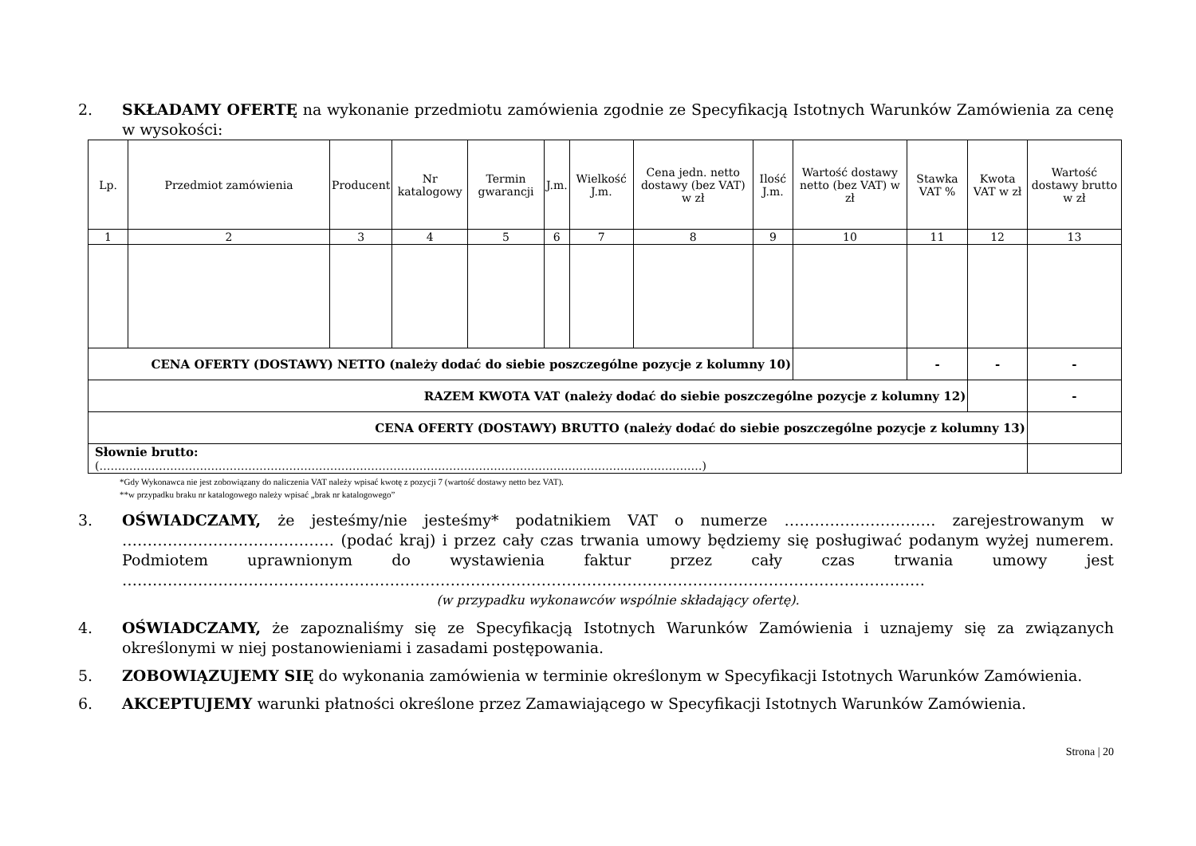2. SKŁADAMY OFERTĘ na wykonanie przedmiotu zamówienia zgodnie ze Specyfikacją Istotnych Warunków Zamówienia za cenę w wysokości:
| Lp. | Przedmiot zamówienia | Producent | Nr katalogowy | Termin gwarancji | J.m. | Wielkość J.m. | Cena jedn. netto dostawy (bez VAT) w zł | Ilość J.m. | Wartość dostawy netto (bez VAT) w zł | Stawka VAT % | Kwota VAT w zł | Wartość dostawy brutto w zł |
| --- | --- | --- | --- | --- | --- | --- | --- | --- | --- | --- | --- | --- |
| 1 | 2 | 3 | 4 | 5 | 6 | 7 | 8 | 9 | 10 | 11 | 12 | 13 |
| CENA OFERTY (DOSTAWY) NETTO (należy dodać do siebie poszczególne pozycje z kolumny 10) | | | | | | | | | | - | - | - |
| RAZEM KWOTA VAT (należy dodać do siebie poszczególne pozycje z kolumny 12) | | | | | | | | | | | | - |
| CENA OFERTY (DOSTAWY) BRUTTO (należy dodać do siebie poszczególne pozycje z kolumny 13) | | | | | | | | | | | | |
| Słownie brutto: (………………………………………………………………………………………………………………………………………………) | | | | | | | | | | | | |
*Gdy Wykonawca nie jest zobowiązany do naliczenia VAT należy wpisać kwotę z pozycji 7 (wartość dostawy netto bez VAT).
**w przypadku braku nr katalogowego należy wpisać „brak nr katalogowego”
3. OŚWIADCZAMY, że jesteśmy/nie jesteśmy* podatnikiem VAT o numerze ………………………… zarejestrowanym w …………………………………… (podać kraj) i przez cały czas trwania umowy będziemy się posługiwać podanym wyżej numerem. Podmiotem uprawnionym do wystawienia faktur przez cały czas trwania umowy jest ……………………………………………………………………………………………………………………………………………
(w przypadku wykonawców wspólnie składający ofertę).
4. OŚWIADCZAMY, że zapoznaliśmy się ze Specyfikacją Istotnych Warunków Zamówienia i uznajemy się za związanych określonymi w niej postanowieniami i zasadami postępowania.
5. ZOBOWIĄZUJEMY SIĘ do wykonania zamówienia w terminie określonym w Specyfikacji Istotnych Warunków Zamówienia.
6. AKCEPTUJEMY warunki płatności określone przez Zamawiającego w Specyfikacji Istotnych Warunków Zamówienia.
Strona | 20